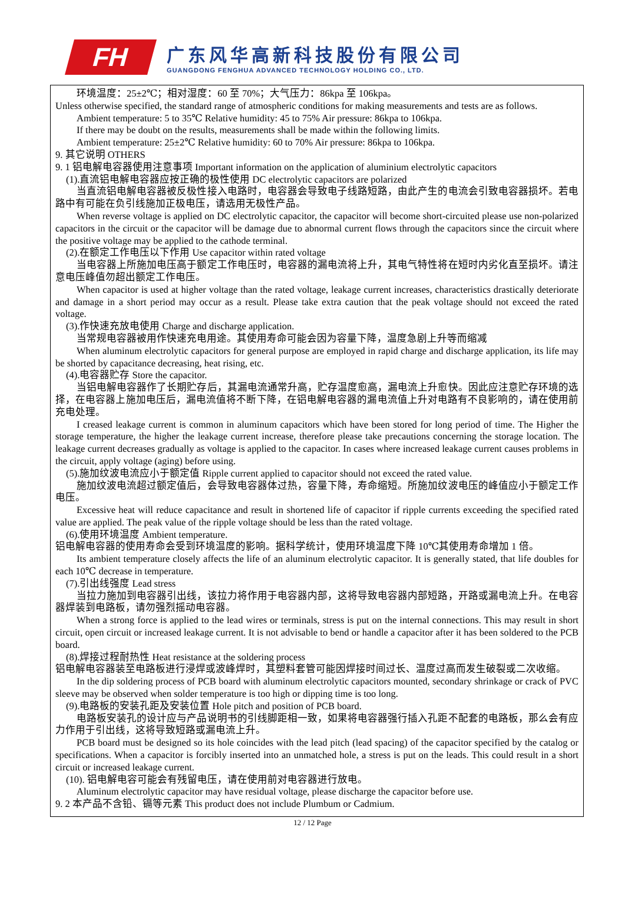FH
广东风华高新科技股份有限公司
GUANGDONG FENGHUA ADVANCED TECHNOLOGY HOLDING CO., LTD.
环境温度：25±2℃；相对湿度：60 至 70%；大气压力：86kpa 至 106kpa。
Unless otherwise specified, the standard range of atmospheric conditions for making measurements and tests are as follows.
Ambient temperature: 5 to 35℃ Relative humidity: 45 to 75% Air pressure: 86kpa to 106kpa.
If there may be doubt on the results, measurements shall be made within the following limits.
Ambient temperature: 25±2℃ Relative humidity: 60 to 70% Air pressure: 86kpa to 106kpa.
9. 其它说明 OTHERS
9. 1 铝电解电容器使用注意事项 Important information on the application of aluminium electrolytic capacitors
(1).直流铝电解电容器应按正确的极性使用 DC electrolytic capacitors are polarized
当直流铝电解电容器被反极性接入电路时，电容器会导致电子线路短路，由此产生的电流会引致电容器损坏。若电路中有可能在负引线施加正极电压，请选用无极性产品。
When reverse voltage is applied on DC electrolytic capacitor, the capacitor will become short-circuited please use non-polarized capacitors in the circuit or the capacitor will be damage due to abnormal current flows through the capacitors since the circuit where the positive voltage may be applied to the cathode terminal.
(2).在额定工作电压以下作用 Use capacitor within rated voltage
当电容器上所施加电压高于额定工作电压时，电容器的漏电流将上升，其电气特性将在短时内劣化直至损坏。请注意电压峰值勿超出额定工作电压。
When capacitor is used at higher voltage than the rated voltage, leakage current increases, characteristics drastically deteriorate and damage in a short period may occur as a result. Please take extra caution that the peak voltage should not exceed the rated voltage.
(3).作快速充放电使用 Charge and discharge application.
当常规电容器被用作快速充电用途。其使用寿命可能会因为容量下降，温度急剧上升等而缩减
When aluminum electrolytic capacitors for general purpose are employed in rapid charge and discharge application, its life may be shorted by capacitance decreasing, heat rising, etc.
(4).电容器贮存 Store the capacitor.
当铝电解电容器作了长期贮存后，其漏电流通常升高，贮存温度愈高，漏电流上升愈快。因此应注意贮存环境的选择，在电容器上施加电压后，漏电流值将不断下降，在铝电解电容器的漏电流值上升对电路有不良影响的，请在使用前充电处理。
I creased leakage current is common in aluminum capacitors which have been stored for long period of time. The Higher the storage temperature, the higher the leakage current increase, therefore please take precautions concerning the storage location. The leakage current decreases gradually as voltage is applied to the capacitor. In cases where increased leakage current causes problems in the circuit, apply voltage (aging) before using.
(5).施加纹波电流应小于额定值 Ripple current applied to capacitor should not exceed the rated value.
施加纹波电流超过额定值后，会导致电容器体过热，容量下降，寿命缩短。所施加纹波电压的峰值应小于额定工作电压。
Excessive heat will reduce capacitance and result in shortened life of capacitor if ripple currents exceeding the specified rated value are applied. The peak value of the ripple voltage should be less than the rated voltage.
(6).使用环境温度 Ambient temperature.
铝电解电容器的使用寿命会受到环境温度的影响。据科学统计，使用环境温度下降 10℃其使用寿命增加 1 倍。
Its ambient temperature closely affects the life of an aluminum electrolytic capacitor. It is generally stated, that life doubles for each 10℃ decrease in temperature.
(7).引出线强度 Lead stress
当拉力施加到电容器引出线，该拉力将作用于电容器内部，这将导致电容器内部短路，开路或漏电流上升。在电容器焊装到电路板，请勿强烈摇动电容器。
When a strong force is applied to the lead wires or terminals, stress is put on the internal connections. This may result in short circuit, open circuit or increased leakage current. It is not advisable to bend or handle a capacitor after it has been soldered to the PCB board.
(8).焊接过程耐热性 Heat resistance at the soldering process
铝电解电容器装至电路板进行浸焊或波峰焊时，其塑料套管可能因焊接时间过长、温度过高而发生破裂或二次收缩。
In the dip soldering process of PCB board with aluminum electrolytic capacitors mounted, secondary shrinkage or crack of PVC sleeve may be observed when solder temperature is too high or dipping time is too long.
(9).电路板的安装孔距及安装位置 Hole pitch and position of PCB board.
电路板安装孔的设计应与产品说明书的引线脚距相一致，如果将电容器强行插入孔距不配套的电路板，那么会有应力作用于引出线，这将导致短路或漏电流上升。
PCB board must be designed so its hole coincides with the lead pitch (lead spacing) of the capacitor specified by the catalog or specifications. When a capacitor is forcibly inserted into an unmatched hole, a stress is put on the leads. This could result in a short circuit or increased leakage current.
(10). 铝电解电容可能会有残留电压，请在使用前对电容器进行放电。
Aluminum electrolytic capacitor may have residual voltage, please discharge the capacitor before use.
9. 2 本产品不含铅、镉等元素 This product does not include Plumbum or Cadmium.
12 / 12 Page